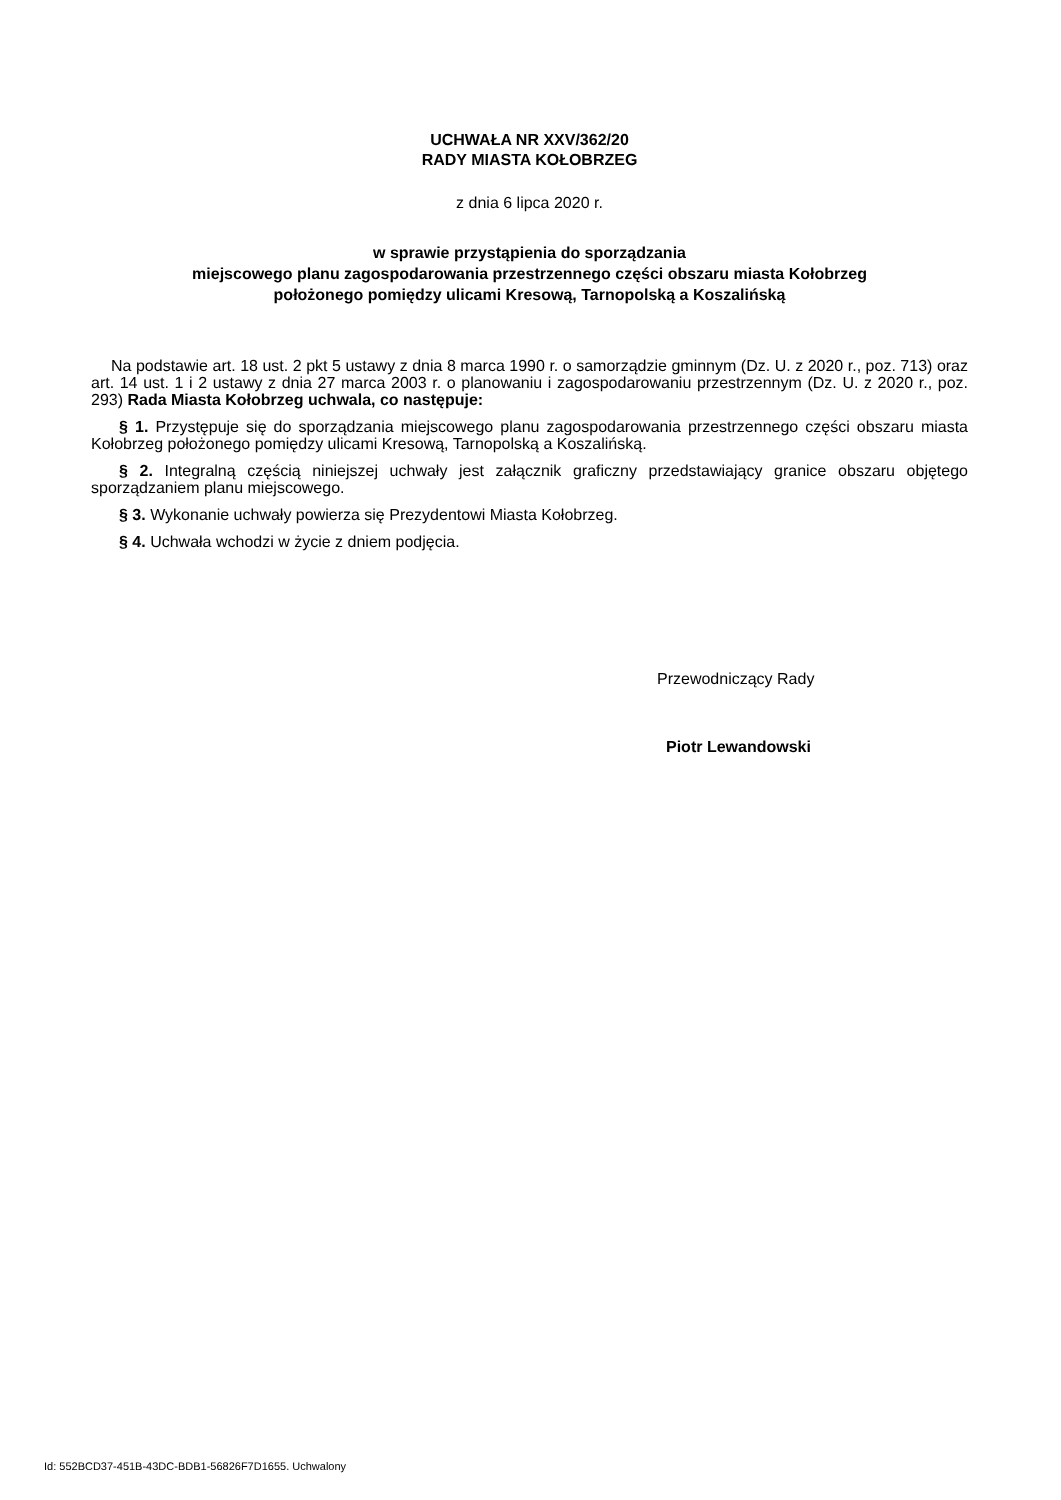UCHWAŁA NR XXV/362/20
RADY MIASTA KOŁOBRZEG
z dnia 6 lipca 2020 r.
w sprawie przystąpienia do sporządzania
miejscowego planu zagospodarowania przestrzennego części obszaru miasta Kołobrzeg
położonego pomiędzy ulicami Kresową, Tarnopolską a Koszalińską
Na podstawie art. 18 ust. 2 pkt 5 ustawy z dnia 8 marca 1990 r. o samorządzie gminnym (Dz. U. z 2020 r., poz. 713) oraz art. 14 ust. 1 i 2 ustawy z dnia 27 marca 2003 r. o planowaniu i zagospodarowaniu przestrzennym (Dz. U. z 2020 r., poz. 293) Rada Miasta Kołobrzeg uchwala, co następuje:
§ 1. Przystępuje się do sporządzania miejscowego planu zagospodarowania przestrzennego części obszaru miasta Kołobrzeg położonego pomiędzy ulicami Kresową, Tarnopolską a Koszalińską.
§ 2. Integralną częścią niniejszej uchwały jest załącznik graficzny przedstawiający granice obszaru objętego sporządzaniem planu miejscowego.
§ 3. Wykonanie uchwały powierza się Prezydentowi Miasta Kołobrzeg.
§ 4. Uchwała wchodzi w życie z dniem podjęcia.
Przewodniczący Rady
Piotr Lewandowski
Id: 552BCD37-451B-43DC-BDB1-56826F7D1655. Uchwalony